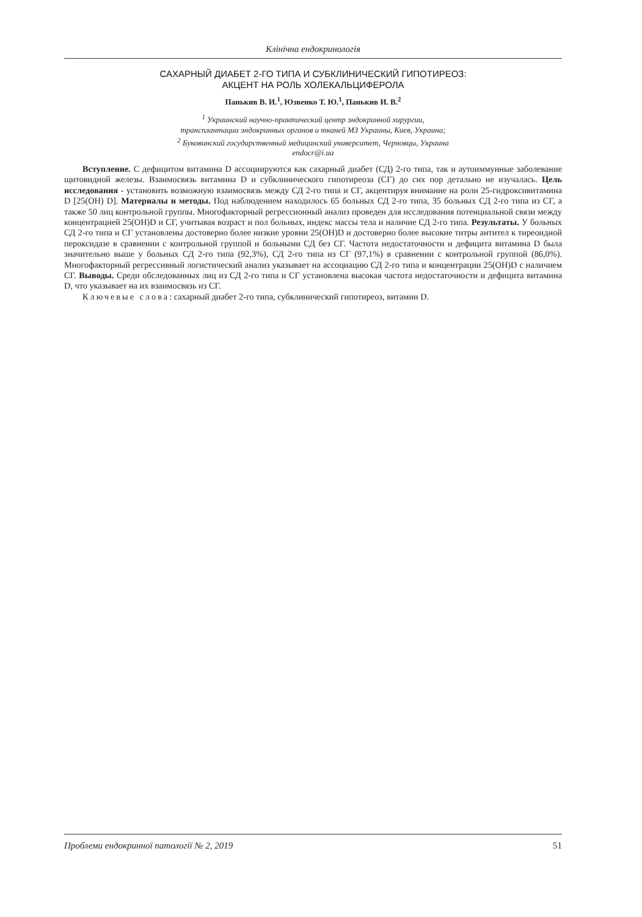Клінічна ендокринологія
САХАРНЫЙ ДИАБЕТ 2-ГО ТИПА И СУБКЛИНИЧЕСКИЙ ГИПОТИРЕОЗ:
АКЦЕНТ НА РОЛЬ ХОЛЕКАЛЬЦИФЕРОЛА
Панькив В. И.<sup>1</sup>, Юзвенко Т. Ю.<sup>1</sup>, Панькив И. В.<sup>2</sup>
<sup>1</sup> Украинский научно-практический центр эндокринной хирургии,
трансплантации эндокринных органов и тканей МЗ Украины, Киев, Украина;
<sup>2</sup> Буковинский государственный медицинский университет, Черновцы, Украина
endocr@i.ua
Вступление. С дефицитом витамина D ассоциируются как сахарный диабет (СД) 2-го типа, так и аутоиммунные заболевание щитовидной железы. Взаимосвязь витамина D и субклинического гипотиреоза (СГ) до сих пор детально не изучалась. Цель исследования - установить возможную взаимосвязь между СД 2-го типа и СГ, акцентируя внимание на роли 25-гидроксивитамина D [25(OH) D]. Материалы и методы. Под наблюдением находилось 65 больных СД 2-го типа, 35 больных СД 2-го типа из СГ, а также 50 лиц контрольной группы. Многофакторный регрессионный анализ проведен для исследования потенциальной связи между концентрацией 25(OH)D и СГ, учитывая возраст и пол больных, индекс массы тела и наличие СД 2-го типа. Результаты. У больных СД 2-го типа и СГ установлены достоверно более низкие уровни 25(OH)D и достоверно более высокие титры антител к тиреоидной пероксидазе в сравнении с контрольной группой и больными СД без СГ. Частота недостаточности и дефицита витамина D была значительно выше у больных СД 2-го типа (92,3%), СД 2-го типа из СГ (97,1%) в сравнении с контрольной группой (86,0%). Многофакторный регрессивный логистический анализ указывает на ассоциацию СД 2-го типа и концентрации 25(OH)D с наличием СГ. Выводы. Среди обследованных лиц из СД 2-го типа и СГ установлена высокая частота недостаточности и дефицита витамина D, что указывает на их взаимосвязь из СГ.
Ключевые слова: сахарный диабет 2-го типа, субклинический гипотиреоз, витамин D.
Проблеми ендокринної патології № 2, 2019 51